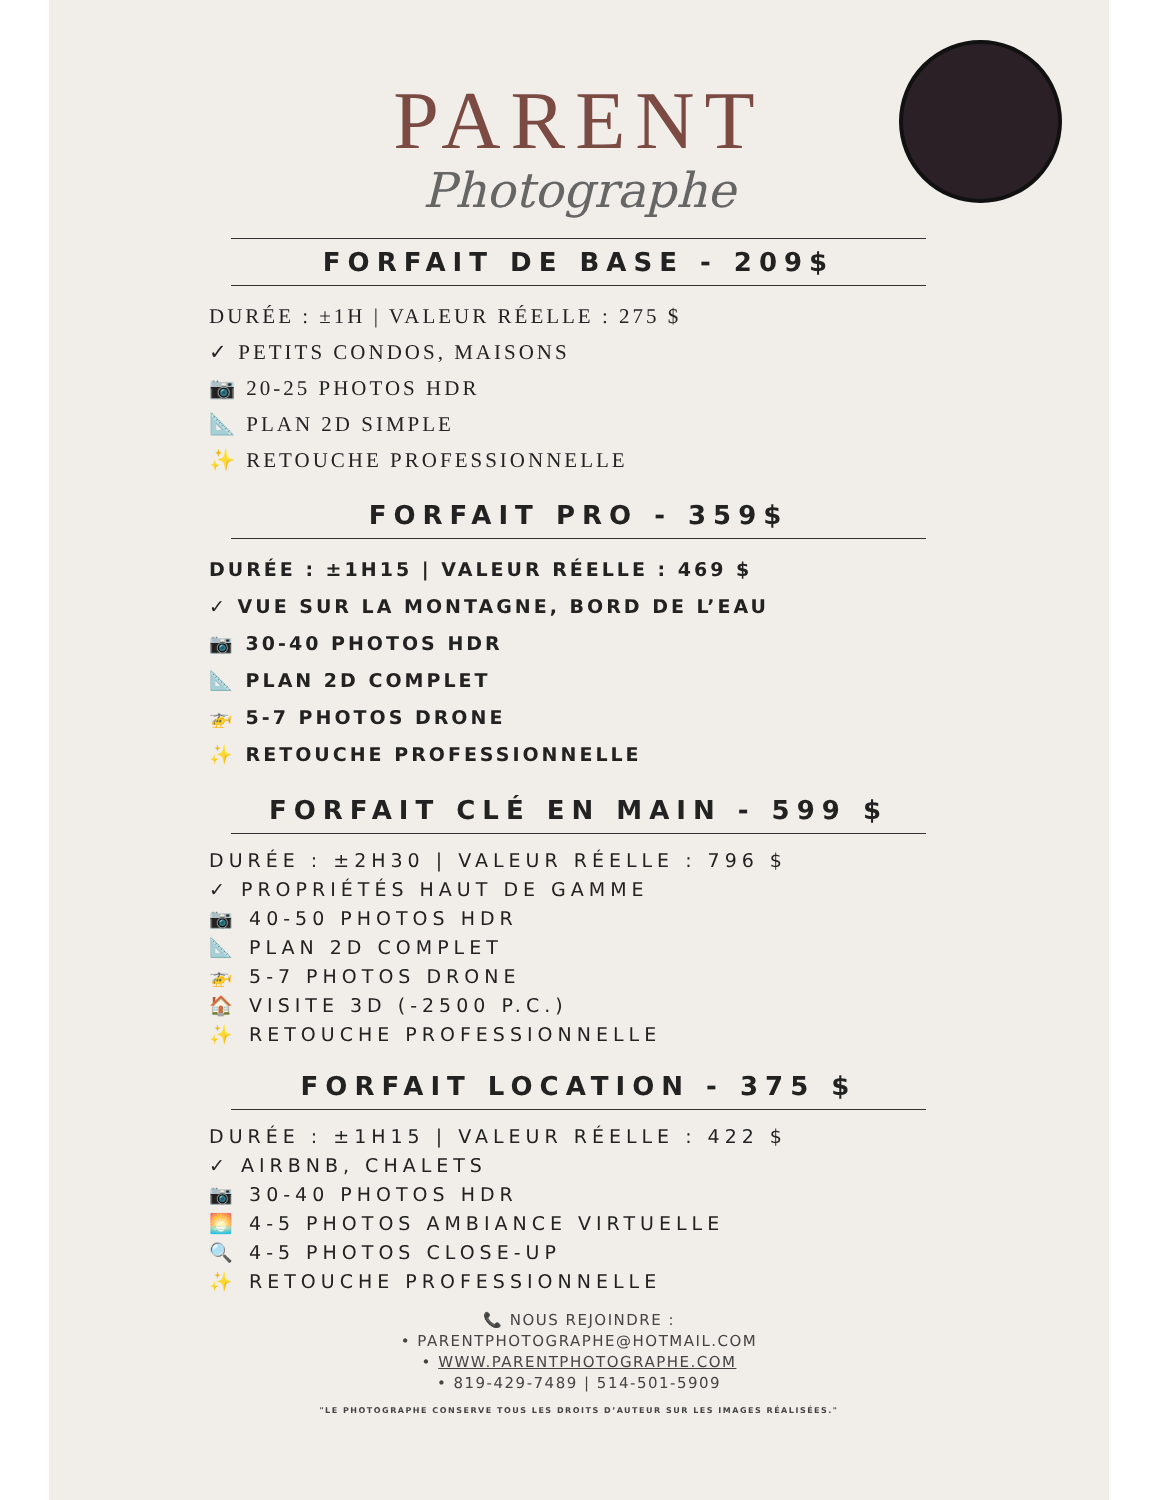PARENT
Photographe
FORFAIT DE BASE - 209$
DURÉE : ±1H | VALEUR RÉELLE : 275 $
✓ PETITS CONDOS, MAISONS
📷 20-25 PHOTOS HDR
📐 PLAN 2D SIMPLE
✨ RETOUCHE PROFESSIONNELLE
FORFAIT PRO - 359$
DURÉE : ±1H15 | VALEUR RÉELLE : 469 $
✓ VUE SUR LA MONTAGNE, BORD DE L’EAU
📷 30-40 PHOTOS HDR
📐 PLAN 2D COMPLET
🚁 5-7 PHOTOS DRONE
✨ RETOUCHE PROFESSIONNELLE
FORFAIT CLÉ EN MAIN - 599 $
DURÉE : ±2H30 | VALEUR RÉELLE : 796 $
✓ PROPRIÉTÉS HAUT DE GAMME
📷 40-50 PHOTOS HDR
📐 PLAN 2D COMPLET
🚁 5-7 PHOTOS DRONE
🏠 VISITE 3D (-2500 P.C.)
✨ RETOUCHE PROFESSIONNELLE
FORFAIT LOCATION - 375 $
DURÉE : ±1H15 | VALEUR RÉELLE : 422 $
✓ AIRBNB, CHALETS
📷 30-40 PHOTOS HDR
🌅 4-5 PHOTOS AMBIANCE VIRTUELLE
🔍 4-5 PHOTOS CLOSE-UP
✨ RETOUCHE PROFESSIONNELLE
📞 NOUS REJOINDRE :
• PARENTPHOTOGRAPHE@HOTMAIL.COM
• WWW.PARENTPHOTOGRAPHE.COM
• 819-429-7489 | 514-501-5909
"LE PHOTOGRAPHE CONSERVE TOUS LES DROITS D’AUTEUR SUR LES IMAGES RÉALISÉES."